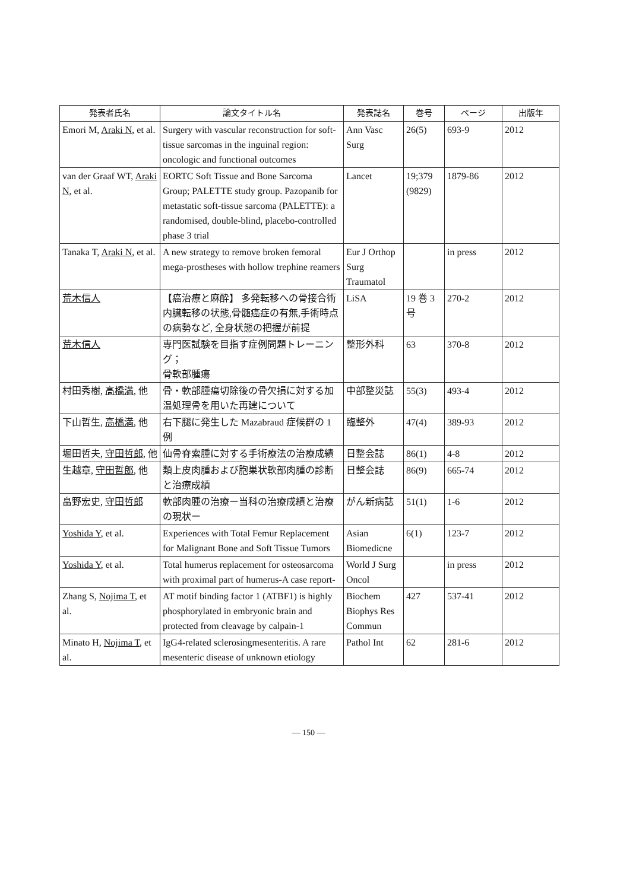| 発表者氏名 | 論文タイトル名 | 発表誌名 | 巻号 | ページ | 出版年 |
| --- | --- | --- | --- | --- | --- |
| Emori M, Araki N , et al. | Surgery with vascular reconstruction for soft-tissue sarcomas in the inguinal region: oncologic and functional outcomes | Ann Vasc Surg | 26(5) | 693-9 | 2012 |
| van der Graaf WT, Araki N , et al. | EORTC Soft Tissue and Bone Sarcoma Group; PALETTE study group. Pazopanib for metastatic soft-tissue sarcoma (PALETTE): a randomised, double-blind, placebo-controlled phase 3 trial | Lancet | 19;379 (9829) | 1879-86 | 2012 |
| Tanaka T, Araki N , et al. | A new strategy to remove broken femoral mega-prostheses with hollow trephine reamers | Eur J Orthop Surg Traumatol | | in press | 2012 |
| 荒木信人 | 【癌治療と麻酔】 多発転移への骨接合術 内臓転移の状態,骨髄癌症の有無,手術時点の病勢など, 全身状態の把握が前提 | LiSA | 19 巻 3 号 | 270-2 | 2012 |
| 荒木信人 | 専門医試験を目指す症例問題トレーニング； 骨軟部腫瘍 | 整形外科 | 63 | 370-8 | 2012 |
| 村田秀樹, 高橋満 , 他 | 骨・軟部腫瘍切除後の骨欠損に対する加温処理骨を用いた再建について | 中部整災誌 | 55(3) | 493-4 | 2012 |
| 下山哲生, 高橋満 , 他 | 右下腿に発生した Mazabraud 症候群の 1 例 | 臨整外 | 47(4) | 389-93 | 2012 |
| 堀田哲夫, 守田哲郎 , 他 | 仙骨脊索腫に対する手術療法の治療成績 | 日整会誌 | 86(1) | 4-8 | 2012 |
| 生越章, 守田哲郎 , 他 | 類上皮肉腫および胞巣状軟部肉腫の診断と治療成績 | 日整会誌 | 86(9) | 665-74 | 2012 |
| 畠野宏史, 守田哲郎 | 軟部肉腫の治療ー当科の治療成績と治療の現状ー | がん新病誌 | 51(1) | 1-6 | 2012 |
| Yoshida Y , et al. | Experiences with Total Femur Replacement for Malignant Bone and Soft Tissue Tumors | Asian Biomedicne | 6(1) | 123-7 | 2012 |
| Yoshida Y , et al. | Total humerus replacement for osteosarcoma with proximal part of humerus-A case report- | World J Surg Oncol | | in press | 2012 |
| Zhang S, Nojima T , et al. | AT motif binding factor 1 (ATBF1) is highly phosphorylated in embryonic brain and protected from cleavage by calpain-1 | Biochem Biophys Res Commun | 427 | 537-41 | 2012 |
| Minato H, Nojima T , et al. | IgG4-related sclerosingmesenteritis. A rare mesenteric disease of unknown etiology | Pathol Int | 62 | 281-6 | 2012 |
— 150 —